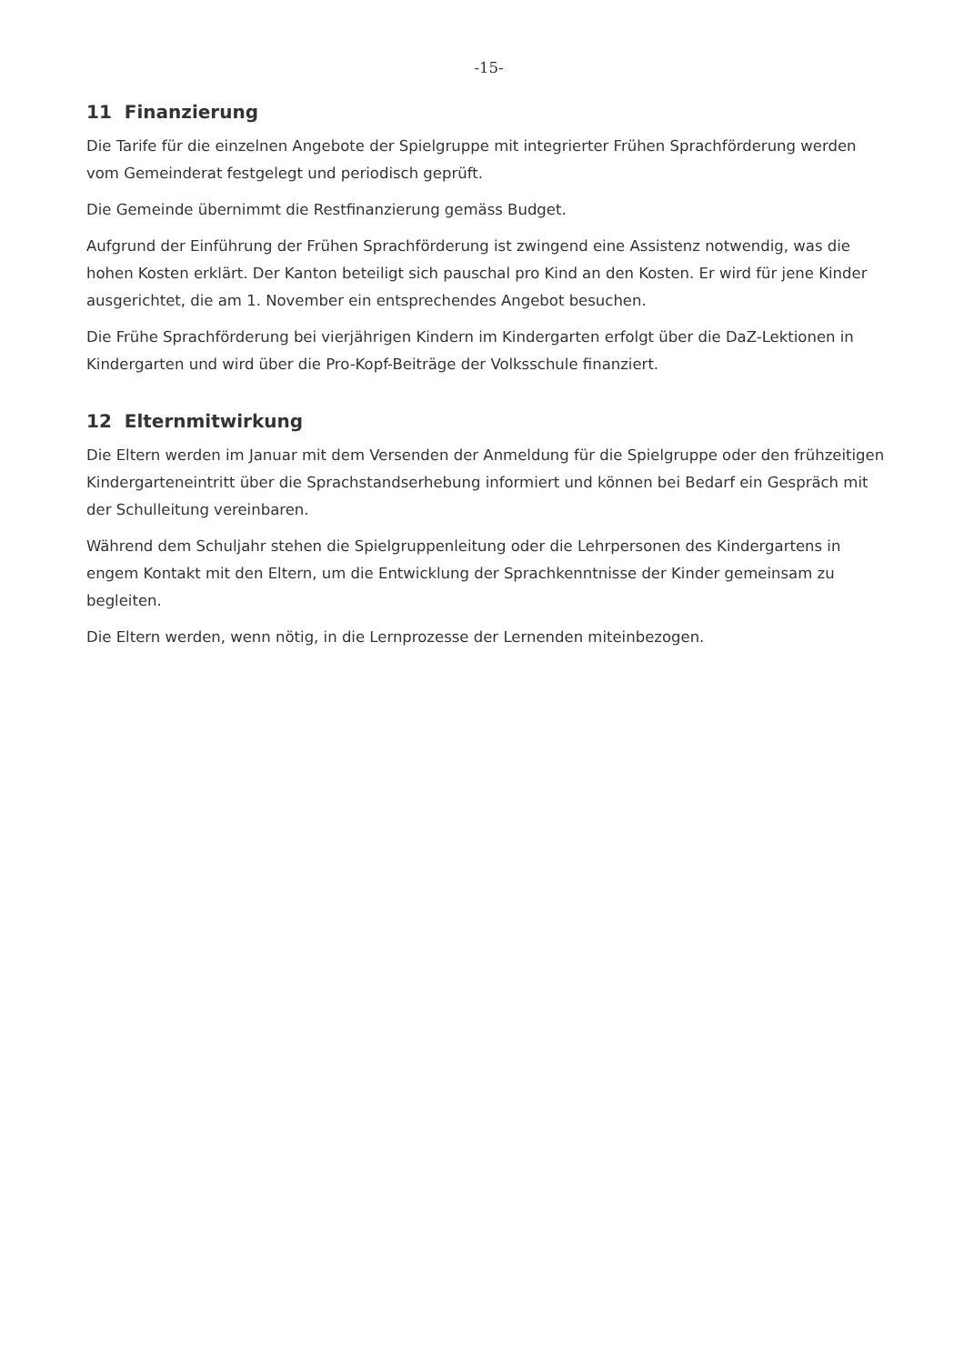-15-
11 Finanzierung
Die Tarife für die einzelnen Angebote der Spielgruppe mit integrierter Frühen Sprachförderung werden vom Gemeinderat festgelegt und periodisch geprüft.
Die Gemeinde übernimmt die Restfinanzierung gemäss Budget.
Aufgrund der Einführung der Frühen Sprachförderung ist zwingend eine Assistenz notwendig, was die hohen Kosten erklärt. Der Kanton beteiligt sich pauschal pro Kind an den Kosten. Er wird für jene Kinder ausgerichtet, die am 1. November ein entsprechendes Angebot besuchen.
Die Frühe Sprachförderung bei vierjährigen Kindern im Kindergarten erfolgt über die DaZ-Lektionen in Kindergarten und wird über die Pro-Kopf-Beiträge der Volksschule finanziert.
12 Elternmitwirkung
Die Eltern werden im Januar mit dem Versenden der Anmeldung für die Spielgruppe oder den frühzeitigen Kindergarteneintritt über die Sprachstandserhebung informiert und können bei Bedarf ein Gespräch mit der Schulleitung vereinbaren.
Während dem Schuljahr stehen die Spielgruppenleitung oder die Lehrpersonen des Kindergartens in engem Kontakt mit den Eltern, um die Entwicklung der Sprachkenntnisse der Kinder gemeinsam zu begleiten.
Die Eltern werden, wenn nötig, in die Lernprozesse der Lernenden miteinbezogen.